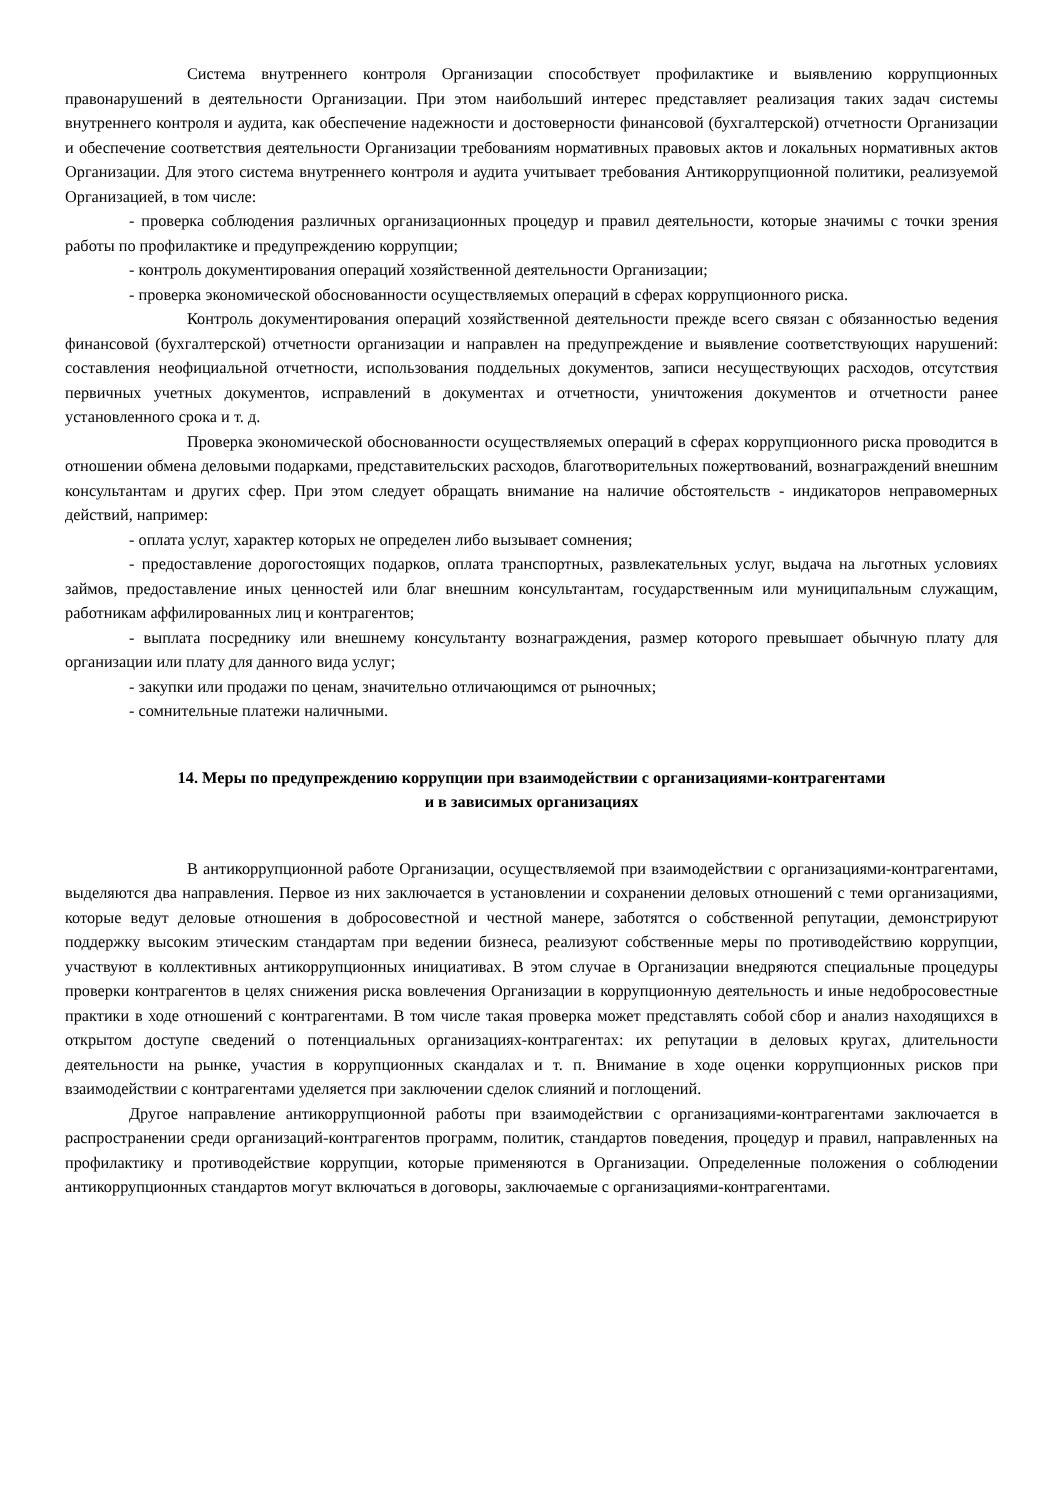Система внутреннего контроля Организации способствует профилактике и выявлению коррупционных правонарушений в деятельности Организации. При этом наибольший интерес представляет реализация таких задач системы внутреннего контроля и аудита, как обеспечение надежности и достоверности финансовой (бухгалтерской) отчетности Организации и обеспечение соответствия деятельности Организации требованиям нормативных правовых актов и локальных нормативных актов Организации. Для этого система внутреннего контроля и аудита учитывает требования Антикоррупционной политики, реализуемой Организацией, в том числе:
- проверка соблюдения различных организационных процедур и правил деятельности, которые значимы с точки зрения работы по профилактике и предупреждению коррупции;
- контроль документирования операций хозяйственной деятельности Организации;
- проверка экономической обоснованности осуществляемых операций в сферах коррупционного риска.
Контроль документирования операций хозяйственной деятельности прежде всего связан с обязанностью ведения финансовой (бухгалтерской) отчетности организации и направлен на предупреждение и выявление соответствующих нарушений: составления неофициальной отчетности, использования поддельных документов, записи несуществующих расходов, отсутствия первичных учетных документов, исправлений в документах и отчетности, уничтожения документов и отчетности ранее установленного срока и т. д.
Проверка экономической обоснованности осуществляемых операций в сферах коррупционного риска проводится в отношении обмена деловыми подарками, представительских расходов, благотворительных пожертвований, вознаграждений внешним консультантам и других сфер. При этом следует обращать внимание на наличие обстоятельств - индикаторов неправомерных действий, например:
- оплата услуг, характер которых не определен либо вызывает сомнения;
- предоставление дорогостоящих подарков, оплата транспортных, развлекательных услуг, выдача на льготных условиях займов, предоставление иных ценностей или благ внешним консультантам, государственным или муниципальным служащим, работникам аффилированных лиц и контрагентов;
- выплата посреднику или внешнему консультанту вознаграждения, размер которого превышает обычную плату для организации или плату для данного вида услуг;
- закупки или продажи по ценам, значительно отличающимся от рыночных;
- сомнительные платежи наличными.
14. Меры по предупреждению коррупции при взаимодействии с организациями-контрагентами
и в зависимых организациях
В антикоррупционной работе Организации, осуществляемой при взаимодействии с организациями-контрагентами, выделяются два направления. Первое из них заключается в установлении и сохранении деловых отношений с теми организациями, которые ведут деловые отношения в добросовестной и честной манере, заботятся о собственной репутации, демонстрируют поддержку высоким этическим стандартам при ведении бизнеса, реализуют собственные меры по противодействию коррупции, участвуют в коллективных антикоррупционных инициативах. В этом случае в Организации внедряются специальные процедуры проверки контрагентов в целях снижения риска вовлечения Организации в коррупционную деятельность и иные недобросовестные практики в ходе отношений с контрагентами. В том числе такая проверка может представлять собой сбор и анализ находящихся в открытом доступе сведений о потенциальных организациях-контрагентах: их репутации в деловых кругах, длительности деятельности на рынке, участия в коррупционных скандалах и т. п. Внимание в ходе оценки коррупционных рисков при взаимодействии с контрагентами уделяется при заключении сделок слияний и поглощений.
Другое направление антикоррупционной работы при взаимодействии с организациями-контрагентами заключается в распространении среди организаций-контрагентов программ, политик, стандартов поведения, процедур и правил, направленных на профилактику и противодействие коррупции, которые применяются в Организации. Определенные положения о соблюдении антикоррупционных стандартов могут включаться в договоры, заключаемые с организациями-контрагентами.